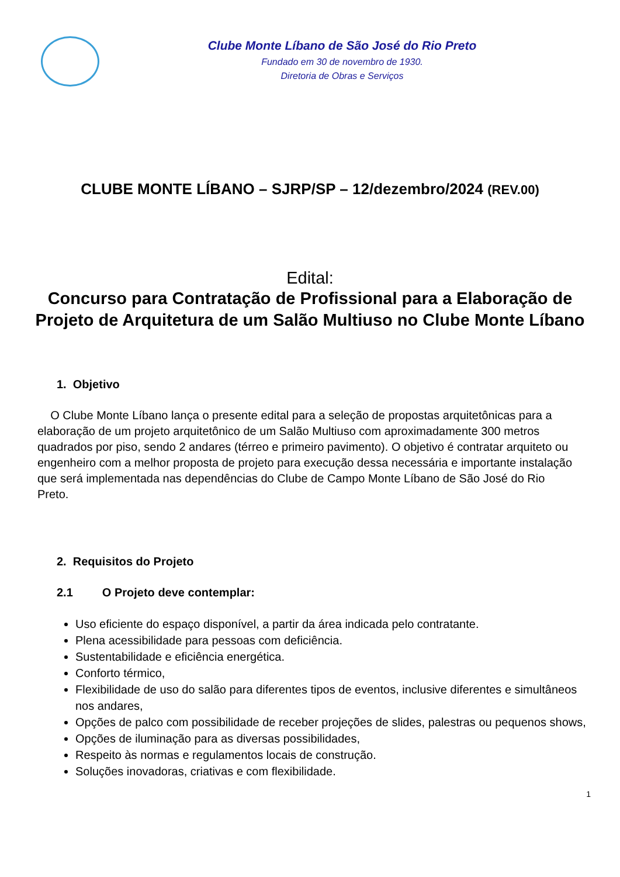Clube Monte Líbano de São José do Rio Preto
Fundado em 30 de novembro de 1930.
Diretoria de Obras e Serviços
CLUBE MONTE LÍBANO – SJRP/SP – 12/dezembro/2024 (REV.00)
Edital:
Concurso para Contratação de Profissional para a Elaboração de Projeto de Arquitetura de um Salão Multiuso no Clube Monte Líbano
1. Objetivo
O Clube Monte Líbano lança o presente edital para a seleção de propostas arquitetônicas para a elaboração de um projeto arquitetônico de um Salão Multiuso com aproximadamente 300 metros quadrados por piso, sendo 2 andares (térreo e primeiro pavimento). O objetivo é contratar arquiteto ou engenheiro com a melhor proposta de projeto para execução dessa necessária e importante instalação que será implementada nas dependências do Clube de Campo Monte Líbano de São José do Rio Preto.
2. Requisitos do Projeto
2.1 O Projeto deve contemplar:
Uso eficiente do espaço disponível, a partir da área indicada pelo contratante.
Plena acessibilidade para pessoas com deficiência.
Sustentabilidade e eficiência energética.
Conforto térmico,
Flexibilidade de uso do salão para diferentes tipos de eventos, inclusive diferentes e simultâneos nos andares,
Opções de palco com possibilidade de receber projeções de slides, palestras ou pequenos shows,
Opções de iluminação para as diversas possibilidades,
Respeito às normas e regulamentos locais de construção.
Soluções inovadoras, criativas e com flexibilidade.
1